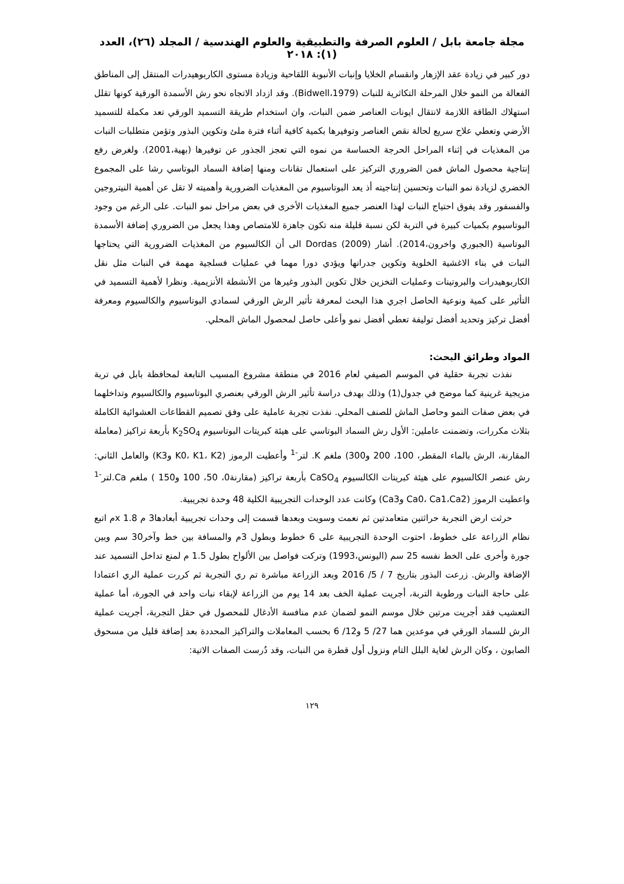مجلة جامعة بابل / العلوم الصرفة والتطبيقية والعلوم الهندسية / المجلد (٢٦)، العدد (١): ٢٠١٨
دور كبير في زيادة عقد الإزهار وانقسام الخلايا وإنبات الأنبوبة اللقاحية وزيادة مستوى الكاربوهيدرات المنتقل إلى المناطق الفعالة من النمو خلال المرحلة التكاثرية للنبات (Bidwell،1979). وقد ازداد الاتجاه نحو رش الأسمدة الورقية كونها تقلل استهلاك الطاقة اللازمة لانتقال ايونات العناصر ضمن النبات، وان استخدام طريقة التسميد الورقي تعد مكملة للتسميد الأرضي وتعطي علاج سريع لحالة نقص العناصر وتوفيرها بكمية كافية أثناء فترة ملئ وتكوين البذور وتؤمن متطلبات النبات من المغذيات في إثناء المراحل الحرجة الحساسة من نموه التي تعجز الجذور عن توفيرها (بهية،2001). ولغرض رفع إنتاجية محصول الماش فمن الضروري التركيز على استعمال تقانات ومنها إضافة السماد البوتاسي رشا على المجموع الخضري لزيادة نمو النبات وتحسين إنتاجيته أذ يعد البوتاسيوم من المغذيات الضرورية وأهميته لا تقل عن أهمية النيتروجين والفسفور وقد يفوق احتياج النبات لهذا العنصر جميع المغذيات الأخرى في بعض مراحل نمو النبات. على الرغم من وجود البوتاسيوم بكميات كبيرة في التربة لكن نسبة قليلة منه تكون جاهزة للامتصاص وهذا يجعل من الضروري إضافة الأسمدة البوتاسية (الجبوري واخرون،2014). أشار Dordas (2009) الى أن الكالسيوم من المغذيات الضرورية التي يحتاجها النبات في بناء الاغشية الخلوية وتكوين جدرانها ويؤدي دورا مهما في عمليات فسلجية مهمة في النبات مثل نقل الكاربوهيدرات والبروتينات وعمليات التخزين خلال تكوين البذور وغيرها من الأنشطة الأنزيمية. ونظرا لأهمية التسميد في التأثير على كمية ونوعية الحاصل اجري هذا البحث لمعرفة تأثير الرش الورقي لسمادي البوتاسيوم والكالسيوم ومعرفة أفضل تركيز وتحديد أفضل توليفة تعطي أفضل نمو وأعلى حاصل لمحصول الماش المحلي.
المواد وطرائق البحث:
نفذت تجربة حقلية في الموسم الصيفي لعام 2016 في منطقة مشروع المسيب التابعة لمحافظة بابل في تربة مزيجية غرينية كما موضح في جدول(1) وذلك بهدف دراسة تأثير الرش الورقي بعنصري البوتاسيوم والكالسيوم وتداخلهما في بعض صفات النمو وحاصل الماش للصنف المحلي. نفذت تجربة عاملية على وفق تصميم القطاعات العشوائية الكاملة بثلاث مكررات، وتضمنت عاملين: الأول رش السماد البوتاسي على هيئة كبريتات البوتاسيوم K<sub>2</sub>SO<sub>4</sub> بأربعة تراكيز (معاملة المقارنة، الرش بالماء المقطر، 100، 200 و300) ملغم K. لتر<sup>-1</sup> وأعطيت الرموز (K0، K1، K2 وK3) والعامل الثاني: رش عنصر الكالسيوم على هيئة كبريتات الكالسيوم CaSO<sub>4</sub> بأربعة تراكيز (مقارنة0، 50، 100 و150 ) ملغم Ca.لتر<sup>-1</sup> واعطيت الرموز (Ca0، Ca1،Ca2 وCa3) وكانت عدد الوحدات التجريبية الكلية 48 وحدة تجريبية.
حرثت ارض التجربة حراثتين متعامدتين ثم نعمت وسويت وبعدها قسمت إلى وحدات تجريبية أبعادها3 م x 1.8م اتبع نظام الزراعة على خطوط، احتوت الوحدة التجريبية على 6 خطوط وبطول 3م والمسافة بين خط وآخر30 سم وبين جورة وأخرى على الخط نفسه 25 سم (اليونس،1993) وتركت فواصل بين الألواح بطول 1.5 م لمنع تداخل التسميد عند الإضافة والرش. زرعت البذور بتاريخ 7 / 5/ 2016 وبعد الزراعة مباشرة تم ري التجربة ثم كررت عملية الري اعتمادا على حاجة النبات ورطوبة التربة، أجريت عملية الخف بعد 14 يوم من الزراعة لإبقاء نبات واحد في الجورة، أما عملية التعشيب فقد أجريت مرتين خلال موسم النمو لضمان عدم منافسة الأدغال للمحصول في حقل التجربة، أجريت عملية الرش للسماد الورقي في موعدين هما 27/ 5 و12/ 6 بحسب المعاملات والتراكيز المحددة بعد إضافة قليل من مسحوق الصابون ، وكان الرش لغاية البلل التام ونزول أول قطرة من النبات، وقد دُرست الصفات الاتية:
١٢٩